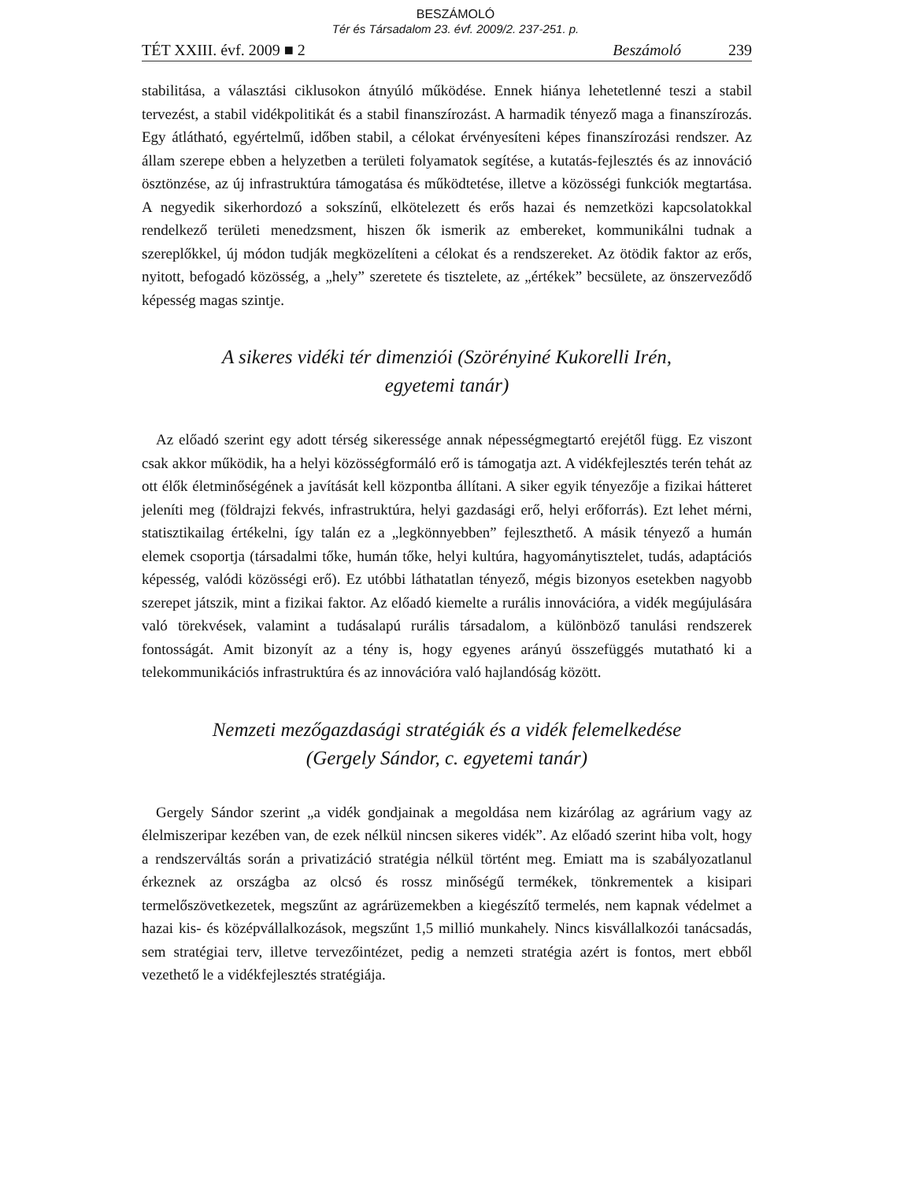BESZÁMOLÓ
Tér és Társadalom 23. évf. 2009/2. 237-251. p.
TÉT XXIII. évf. 2009 ■ 2 Beszámoló 239
stabilitása, a választási ciklusokon átnyúló működése. Ennek hiánya lehetetlenné teszi a stabil tervezést, a stabil vidékpolitikát és a stabil finanszírozást. A harmadik tényező maga a finanszírozás. Egy átlátható, egyértelmű, időben stabil, a célokat érvényesíteni képes finanszírozási rendszer. Az állam szerepe ebben a helyzetben a területi folyamatok segítése, a kutatás-fejlesztés és az innováció ösztönzése, az új infrastruktúra támogatása és működtetése, illetve a közösségi funkciók megtartása. A negyedik sikerhordozó a sokszínű, elkötelezett és erős hazai és nemzetközi kapcsolatokkal rendelkező területi menedzsment, hiszen ők ismerik az embereket, kommunikálni tudnak a szereplőkkel, új módon tudják megközelíteni a célokat és a rendszereket. Az ötödik faktor az erős, nyitott, befogadó közösség, a „hely” szeretete és tisztelete, az „értékek” becsülete, az önszerveződő képesség magas szintje.
A sikeres vidéki tér dimenziói (Szörényiné Kukorelli Irén,
egyetemi tanár)
Az előadó szerint egy adott térség sikeressége annak népességmegtartó erejétől függ. Ez viszont csak akkor működik, ha a helyi közösségformáló erő is támogatja azt. A vidékfejlesztés terén tehát az ott élők életminőségének a javítását kell központba állítani. A siker egyik tényezője a fizikai hátteret jeleníti meg (földrajzi fekvés, infrastruktúra, helyi gazdasági erő, helyi erőforrás). Ezt lehet mérni, statisztikailag értékelni, így talán ez a „legkönnyebben” fejleszthető. A másik tényező a humán elemek csoportja (társadalmi tőke, humán tőke, helyi kultúra, hagyománytisztelet, tudás, adaptációs képesség, valódi közösségi erő). Ez utóbbi láthatatlan tényező, mégis bizonyos esetekben nagyobb szerepet játszik, mint a fizikai faktor. Az előadó kiemelte a rurális innovációra, a vidék megújulására való törekvések, valamint a tudásalapú rurális társadalom, a különböző tanulási rendszerek fontosságát. Amit bizonyít az a tény is, hogy egyenes arányú összefüggés mutatható ki a telekommunikációs infrastruktúra és az innovációra való hajlandóság között.
Nemzeti mezőgazdasági stratégiák és a vidék felemelkedése
(Gergely Sándor, c. egyetemi tanár)
Gergely Sándor szerint „a vidék gondjainak a megoldása nem kizárólag az agrárium vagy az élelmiszeripar kezében van, de ezek nélkül nincsen sikeres vidék”. Az előadó szerint hiba volt, hogy a rendszerváltás során a privatizáció stratégia nélkül történt meg. Emiatt ma is szabályozatlanul érkeznek az országba az olcsó és rossz minőségű termékek, tönkrementek a kisipari termelőszövetkezetek, megszűnt az agrárüzemekben a kiegészítő termelés, nem kapnak védelmet a hazai kis- és középvállalkozások, megszűnt 1,5 millió munkahely. Nincs kisvállalkozói tanácsadás, sem stratégiai terv, illetve tervezőintézet, pedig a nemzeti stratégia azért is fontos, mert ebből vezethető le a vidékfejlesztés stratégiája.